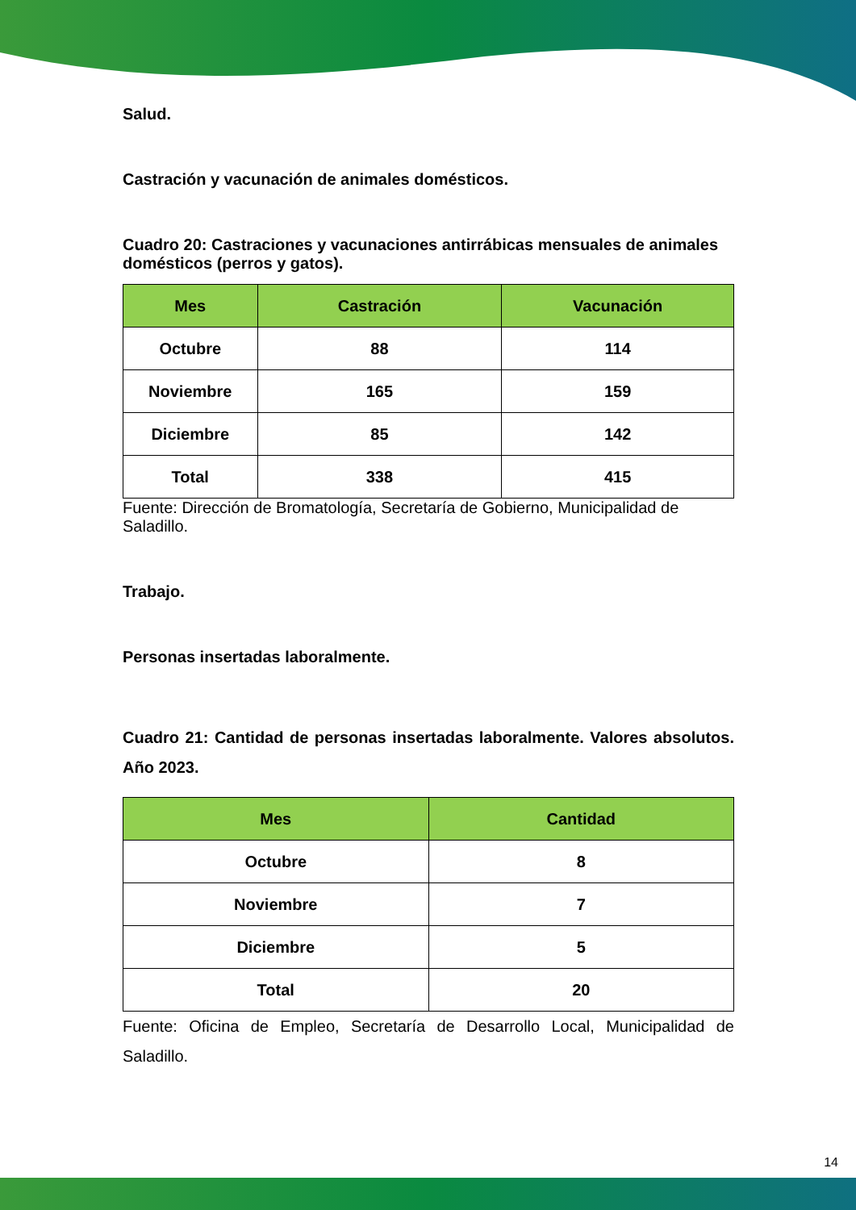Salud.
Castración y vacunación de animales domésticos.
Cuadro 20: Castraciones y vacunaciones antirrábicas mensuales de animales domésticos (perros y gatos).
| Mes | Castración | Vacunación |
| --- | --- | --- |
| Octubre | 88 | 114 |
| Noviembre | 165 | 159 |
| Diciembre | 85 | 142 |
| Total | 338 | 415 |
Fuente: Dirección de Bromatología, Secretaría de Gobierno, Municipalidad de Saladillo.
Trabajo.
Personas insertadas laboralmente.
Cuadro 21: Cantidad de personas insertadas laboralmente. Valores absolutos. Año 2023.
| Mes | Cantidad |
| --- | --- |
| Octubre | 8 |
| Noviembre | 7 |
| Diciembre | 5 |
| Total | 20 |
Fuente: Oficina de Empleo, Secretaría de Desarrollo Local, Municipalidad de Saladillo.
14